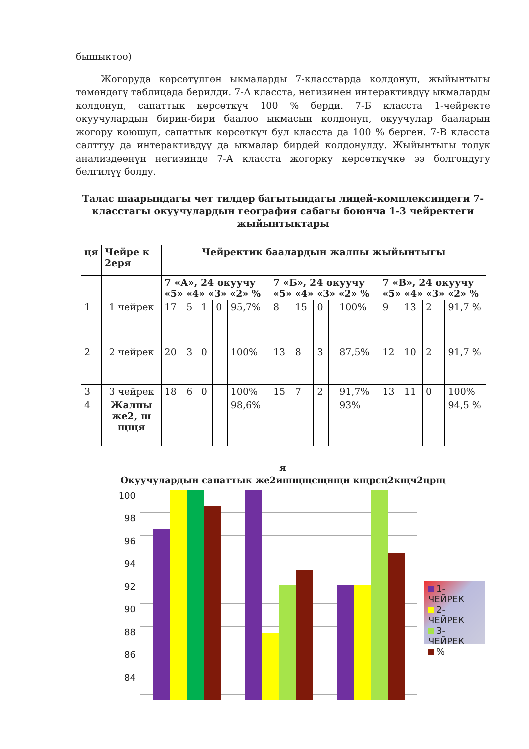бышыктоо)
Жогоруда көрсөтүлгөн ыкмаларды 7-класстарда колдонуп, жыйынтыгы төмөндөгү таблицада берилди. 7-А класста, негизинен интерактивдүү ыкмаларды колдонуп, сапаттык көрсөткүч 100 % берди. 7-Б класста 1-чейректе окуучулардын бирин-бири баалоо ыкмасын колдонуп, окуучулар бааларын жогору коюшуп, сапаттык көрсөткүч бул класста да 100 % берген. 7-В класста салттуу да интерактивдүү да ыкмалар бирдей колдонулду. Жыйынтыгы толук анализдөөнүн негизинде 7-А класста жогорку көрсөткүчкө ээ болгондугу белгилүү болду.
Талас шаарындагы чет тилдер багытындагы лицей-комплексиндеги 7-класстагы окуучулардын география сабагы боюнча 1-3 чейректеги жыйынтыктары
| ця | Чейре к 2еря | Чейректик баалардын жалпы жыйынтыгы | | | | | | | | | | | | | | |
| | | 7 «А», 24 окуучу «5» «4» «3» «2» % | | | | | 7 «Б», 24 окуучу «5» «4» «3» «2» % | | | | | 7 «В», 24 окуучу «5» «4» «3» «2» % | | | | |
| 1 | 1 чейрек | 17 | 5 | 1 | 0 | 95,7% | 8 | 15 | 0 | | 100% | 9 | 13 | 2 | | 91,7 % |
| 2 | 2 чейрек | 20 | 3 | 0 | | 100% | 13 | 8 | 3 | | 87,5% | 12 | 10 | 2 | | 91,7 % |
| 3 | 3 чейрек | 18 | 6 | 0 | | 100% | 15 | 7 | 2 | | 91,7% | 13 | 11 | 0 | | 100% |
| 4 | Жалпы же2, ш щщя | | | | | 98,6% | | | | | 93% | | | | | 94,5 % |
я
Окуучулардын сапаттык же2ишщщсщнщн кщрсц2кщч2црщ
100
98
96
94
92
90
88
86
84
1-ЧЕЙРЕК
2-ЧЕЙРЕК
3-ЧЕЙРЕК
%